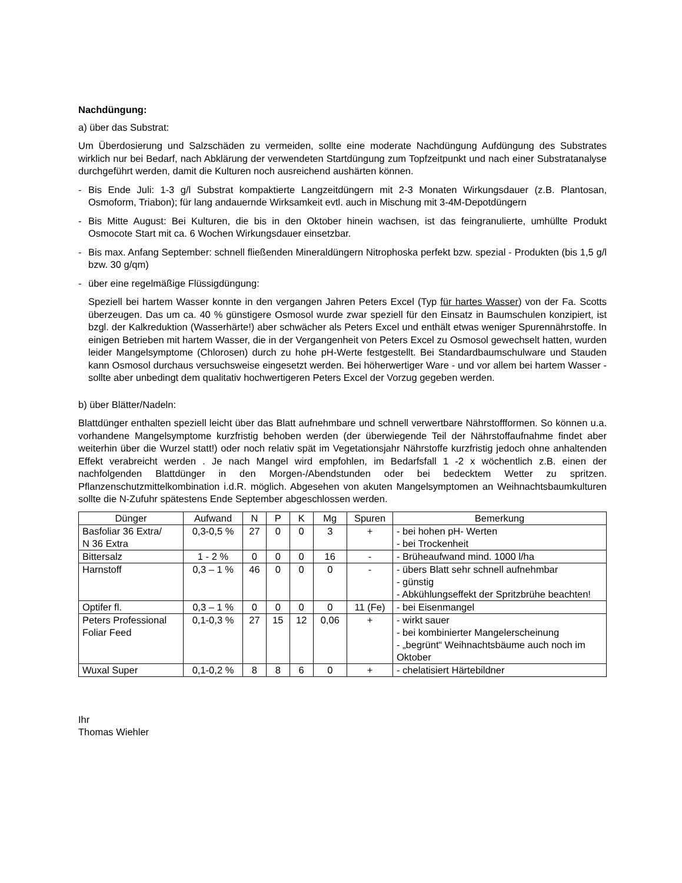Nachdüngung:
a) über das Substrat:
Um Überdosierung und Salzschäden zu vermeiden, sollte eine moderate Nachdüngung Aufdüngung des Substrates wirklich nur bei Bedarf, nach Abklärung der verwendeten Startdüngung zum Topfzeitpunkt und nach einer Substratanalyse durchgeführt werden, damit die Kulturen noch ausreichend aushärten können.
- Bis Ende Juli: 1-3 g/l Substrat kompaktierte Langzeitdüngern mit 2-3 Monaten Wirkungsdauer (z.B. Plantosan, Osmoform, Triabon); für lang andauernde Wirksamkeit evtl. auch in Mischung mit 3-4M-Depotdüngern
- Bis Mitte August: Bei Kulturen, die bis in den Oktober hinein wachsen, ist das feingranulierte, umhüllte Produkt Osmocote Start mit ca. 6 Wochen Wirkungsdauer einsetzbar.
- Bis max. Anfang September: schnell fließenden Mineraldüngern Nitrophoska perfekt bzw. spezial - Produkten (bis 1,5 g/l bzw. 30 g/qm)
- über eine regelmäßige Flüssigdüngung:
Speziell bei hartem Wasser konnte in den vergangen Jahren Peters Excel (Typ für hartes Wasser) von der Fa. Scotts überzeugen. Das um ca. 40 % günstigere Osmosol wurde zwar speziell für den Einsatz in Baumschulen konzipiert, ist bzgl. der Kalkreduktion (Wasserhärte!) aber schwächer als Peters Excel und enthält etwas weniger Spurennährstoffe. In einigen Betrieben mit hartem Wasser, die in der Vergangenheit von Peters Excel zu Osmosol gewechselt hatten, wurden leider Mangelsymptome (Chlorosen) durch zu hohe pH-Werte festgestellt. Bei Standardbaumschulware und Stauden kann Osmosol durchaus versuchsweise eingesetzt werden. Bei höherwertiger Ware - und vor allem bei hartem Wasser - sollte aber unbedingt dem qualitativ hochwertigeren Peters Excel der Vorzug gegeben werden.
b) über Blätter/Nadeln:
Blattdünger enthalten speziell leicht über das Blatt aufnehmbare und schnell verwertbare Nährstoffformen. So können u.a. vorhandene Mangelsymptome kurzfristig behoben werden (der überwiegende Teil der Nährstoffaufnahme findet aber weiterhin über die Wurzel statt!) oder noch relativ spät im Vegetationsjahr Nährstoffe kurzfristig jedoch ohne anhaltenden Effekt verabreicht werden . Je nach Mangel wird empfohlen, im Bedarfsfall 1 -2 x wöchentlich z.B. einen der nachfolgenden Blattdünger in den Morgen-/Abendstunden oder bei bedecktem Wetter zu spritzen. Pflanzenschutzmittelkombination i.d.R. möglich. Abgesehen von akuten Mangelsymptomen an Weihnachtsbaumkulturen sollte die N-Zufuhr spätestens Ende September abgeschlossen werden.
| Dünger | Aufwand | N | P | K | Mg | Spuren | Bemerkung |
| --- | --- | --- | --- | --- | --- | --- | --- |
| Basfoliar 36 Extra/ N 36 Extra | 0,3-0,5 % | 27 | 0 | 0 | 3 | + | - bei hohen pH- Werten - bei Trockenheit |
| Bittersalz | 1 - 2 % | 0 | 0 | 0 | 16 | - | - Brüheaufwand mind. 1000 l/ha |
| Harnstoff | 0,3 – 1 % | 46 | 0 | 0 | 0 | - | - übers Blatt sehr schnell aufnehmbar - günstig - Abkühlungseffekt der Spritzbrühe beachten! |
| Optifer fl. | 0,3 – 1 % | 0 | 0 | 0 | 0 | 11 (Fe) | - bei Eisenmangel |
| Peters Professional Foliar Feed | 0,1-0,3 % | 27 | 15 | 12 | 0,06 | + | - wirkt sauer - bei kombinierter Mangelerscheinung - „begrünt“ Weihnachtsbäume auch noch im Oktober |
| Wuxal Super | 0,1-0,2 % | 8 | 8 | 6 | 0 | + | - chelatisiert Härtebildner |
Ihr
Thomas Wiehler